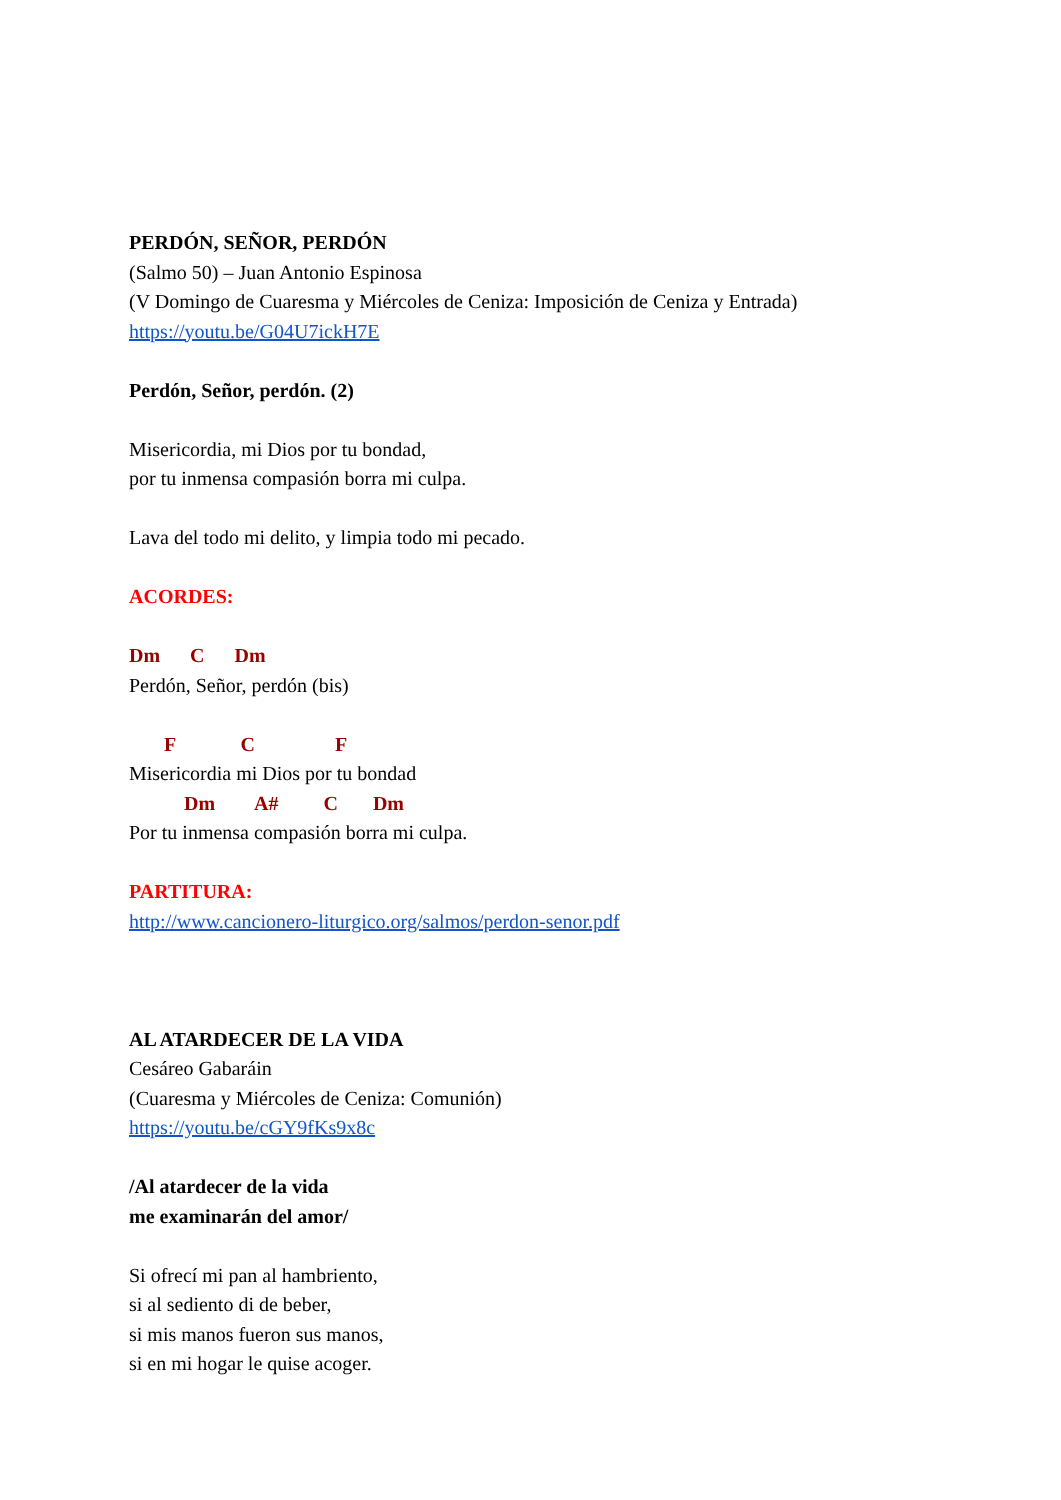PERDÓN, SEÑOR, PERDÓN
(Salmo 50) – Juan Antonio Espinosa
(V Domingo de Cuaresma y Miércoles de Ceniza: Imposición de Ceniza y Entrada)
https://youtu.be/G04U7ickH7E
Perdón, Señor, perdón. (2)
Misericordia, mi Dios por tu bondad,
por tu inmensa compasión borra mi culpa.
Lava del todo mi delito, y limpia todo mi pecado.
ACORDES:
Dm C Dm
Perdón, Señor, perdón (bis)
F C F
Misericordia mi Dios por tu bondad
Dm A# C Dm
Por tu inmensa compasión borra mi culpa.
PARTITURA:
http://www.cancionero-liturgico.org/salmos/perdon-senor.pdf
AL ATARDECER DE LA VIDA
Cesáreo Gabaráin
(Cuaresma y Miércoles de Ceniza: Comunión)
https://youtu.be/cGY9fKs9x8c
/Al atardecer de la vida
me examinarán del amor/
Si ofrecí mi pan al hambriento,
si al sediento di de beber,
si mis manos fueron sus manos,
si en mi hogar le quise acoger.